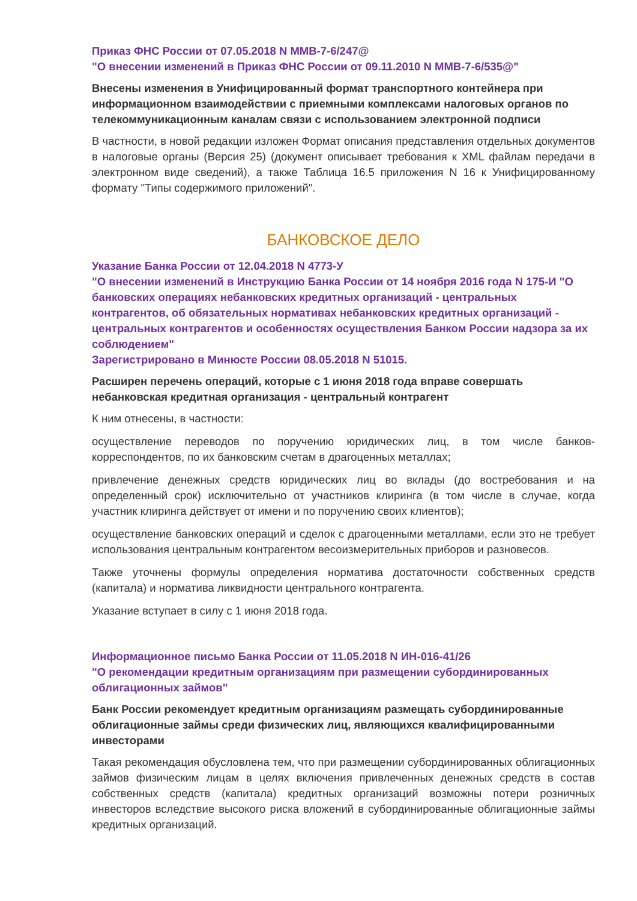Приказ ФНС России от 07.05.2018 N ММВ-7-6/247@
"О внесении изменений в Приказ ФНС России от 09.11.2010 N ММВ-7-6/535@"
Внесены изменения в Унифицированный формат транспортного контейнера при информационном взаимодействии с приемными комплексами налоговых органов по телекоммуникационным каналам связи с использованием электронной подписи
В частности, в новой редакции изложен Формат описания представления отдельных документов в налоговые органы (Версия 25) (документ описывает требования к XML файлам передачи в электронном виде сведений), а также Таблица 16.5 приложения N 16 к Унифицированному формату "Типы содержимого приложений".
БАНКОВСКОЕ ДЕЛО
Указание Банка России от 12.04.2018 N 4773-У
"О внесении изменений в Инструкцию Банка России от 14 ноября 2016 года N 175-И "О банковских операциях небанковских кредитных организаций - центральных контрагентов, об обязательных нормативах небанковских кредитных организаций - центральных контрагентов и особенностях осуществления Банком России надзора за их соблюдением"
Зарегистрировано в Минюсте России 08.05.2018 N 51015.
Расширен перечень операций, которые с 1 июня 2018 года вправе совершать небанковская кредитная организация - центральный контрагент
К ним отнесены, в частности:
осуществление переводов по поручению юридических лиц, в том числе банков-корреспондентов, по их банковским счетам в драгоценных металлах;
привлечение денежных средств юридических лиц во вклады (до востребования и на определенный срок) исключительно от участников клиринга (в том числе в случае, когда участник клиринга действует от имени и по поручению своих клиентов);
осуществление банковских операций и сделок с драгоценными металлами, если это не требует использования центральным контрагентом весоизмерительных приборов и разновесов.
Также уточнены формулы определения норматива достаточности собственных средств (капитала) и норматива ликвидности центрального контрагента.
Указание вступает в силу с 1 июня 2018 года.
Информационное письмо Банка России от 11.05.2018 N ИН-016-41/26
"О рекомендации кредитным организациям при размещении субординированных облигационных займов"
Банк России рекомендует кредитным организациям размещать субординированные облигационные займы среди физических лиц, являющихся квалифицированными инвесторами
Такая рекомендация обусловлена тем, что при размещении субординированных облигационных займов физическим лицам в целях включения привлеченных денежных средств в состав собственных средств (капитала) кредитных организаций возможны потери розничных инвесторов вследствие высокого риска вложений в субординированные облигационные займы кредитных организаций.